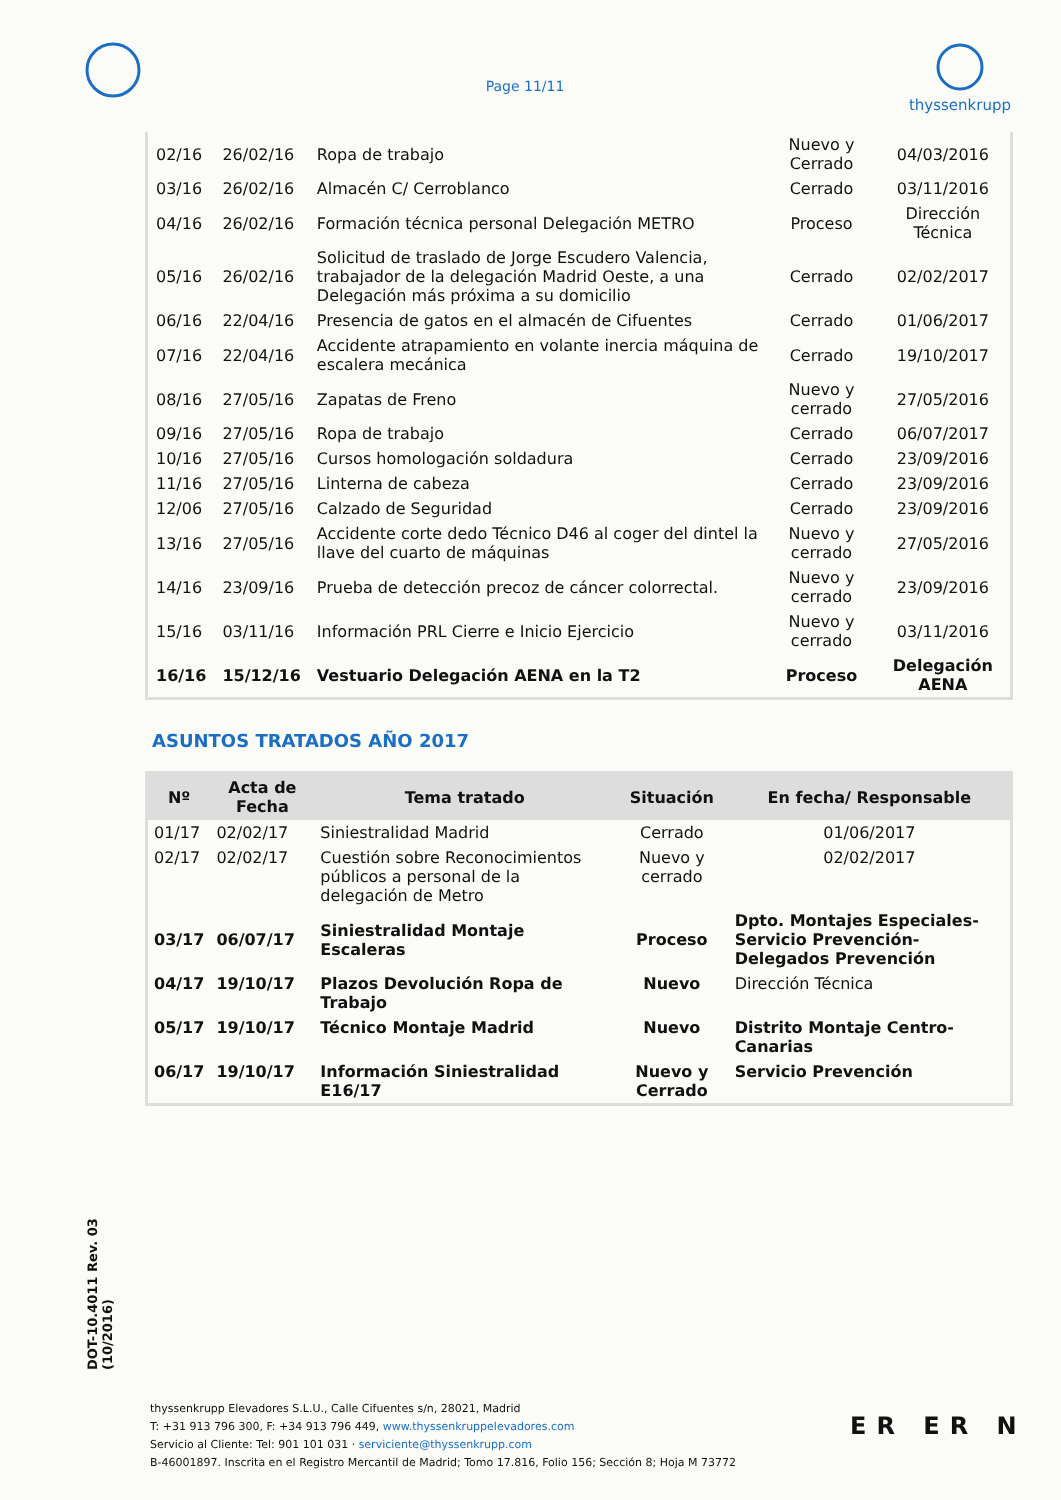Page 11/11
thyssenkrupp
| 02/16 | 26/02/16 | Ropa de trabajo | Nuevo y Cerrado | 04/03/2016 |
| 03/16 | 26/02/16 | Almacén C/ Cerroblanco | Cerrado | 03/11/2016 |
| 04/16 | 26/02/16 | Formación técnica personal Delegación METRO | Proceso | Dirección Técnica |
| 05/16 | 26/02/16 | Solicitud de traslado de Jorge Escudero Valencia, trabajador de la delegación Madrid Oeste, a una Delegación más próxima a su domicilio | Cerrado | 02/02/2017 |
| 06/16 | 22/04/16 | Presencia de gatos en el almacén de Cifuentes | Cerrado | 01/06/2017 |
| 07/16 | 22/04/16 | Accidente atrapamiento en volante inercia máquina de escalera mecánica | Cerrado | 19/10/2017 |
| 08/16 | 27/05/16 | Zapatas de Freno | Nuevo y cerrado | 27/05/2016 |
| 09/16 | 27/05/16 | Ropa de trabajo | Cerrado | 06/07/2017 |
| 10/16 | 27/05/16 | Cursos homologación soldadura | Cerrado | 23/09/2016 |
| 11/16 | 27/05/16 | Linterna de cabeza | Cerrado | 23/09/2016 |
| 12/06 | 27/05/16 | Calzado de Seguridad | Cerrado | 23/09/2016 |
| 13/16 | 27/05/16 | Accidente corte dedo Técnico D46 al coger del dintel la llave del cuarto de máquinas | Nuevo y cerrado | 27/05/2016 |
| 14/16 | 23/09/16 | Prueba de detección precoz de cáncer colorrectal. | Nuevo y cerrado | 23/09/2016 |
| 15/16 | 03/11/16 | Información PRL Cierre e Inicio Ejercicio | Nuevo y cerrado | 03/11/2016 |
| 16/16 | 15/12/16 | Vestuario Delegación AENA en la T2 | Proceso | Delegación AENA |
ASUNTOS TRATADOS AÑO 2017
| Nº | Acta de Fecha | Tema tratado | Situación | En fecha/ Responsable |
| --- | --- | --- | --- | --- |
| 01/17 | 02/02/17 | Siniestralidad Madrid | Cerrado | 01/06/2017 |
| 02/17 | 02/02/17 | Cuestión sobre Reconocimientos públicos a personal de la delegación de Metro | Nuevo y cerrado | 02/02/2017 |
| 03/17 | 06/07/17 | Siniestralidad Montaje Escaleras | Proceso | Dpto. Montajes Especiales-Servicio Prevención-Delegados Prevención |
| 04/17 | 19/10/17 | Plazos Devolución Ropa de Trabajo | Nuevo | Dirección Técnica |
| 05/17 | 19/10/17 | Técnico Montaje Madrid | Nuevo | Distrito Montaje Centro-Canarias |
| 06/17 | 19/10/17 | Información Siniestralidad E16/17 | Nuevo y Cerrado | Servicio Prevención |
DOT-10.4011 Rev. 03 (10/2016)
thyssenkrupp Elevadores S.L.U., Calle Cifuentes s/n, 28021, Madrid
T: +31 913 796 300, F: +34 913 796 449, www.thyssenkruppelevadores.com
Servicio al Cliente: Tel: 901 101 031 · serviciente@thyssenkrupp.com
B-46001897. Inscrita en el Registro Mercantil de Madrid; Tomo 17.816, Folio 156; Sección 8; Hoja M 73772
ER ER N